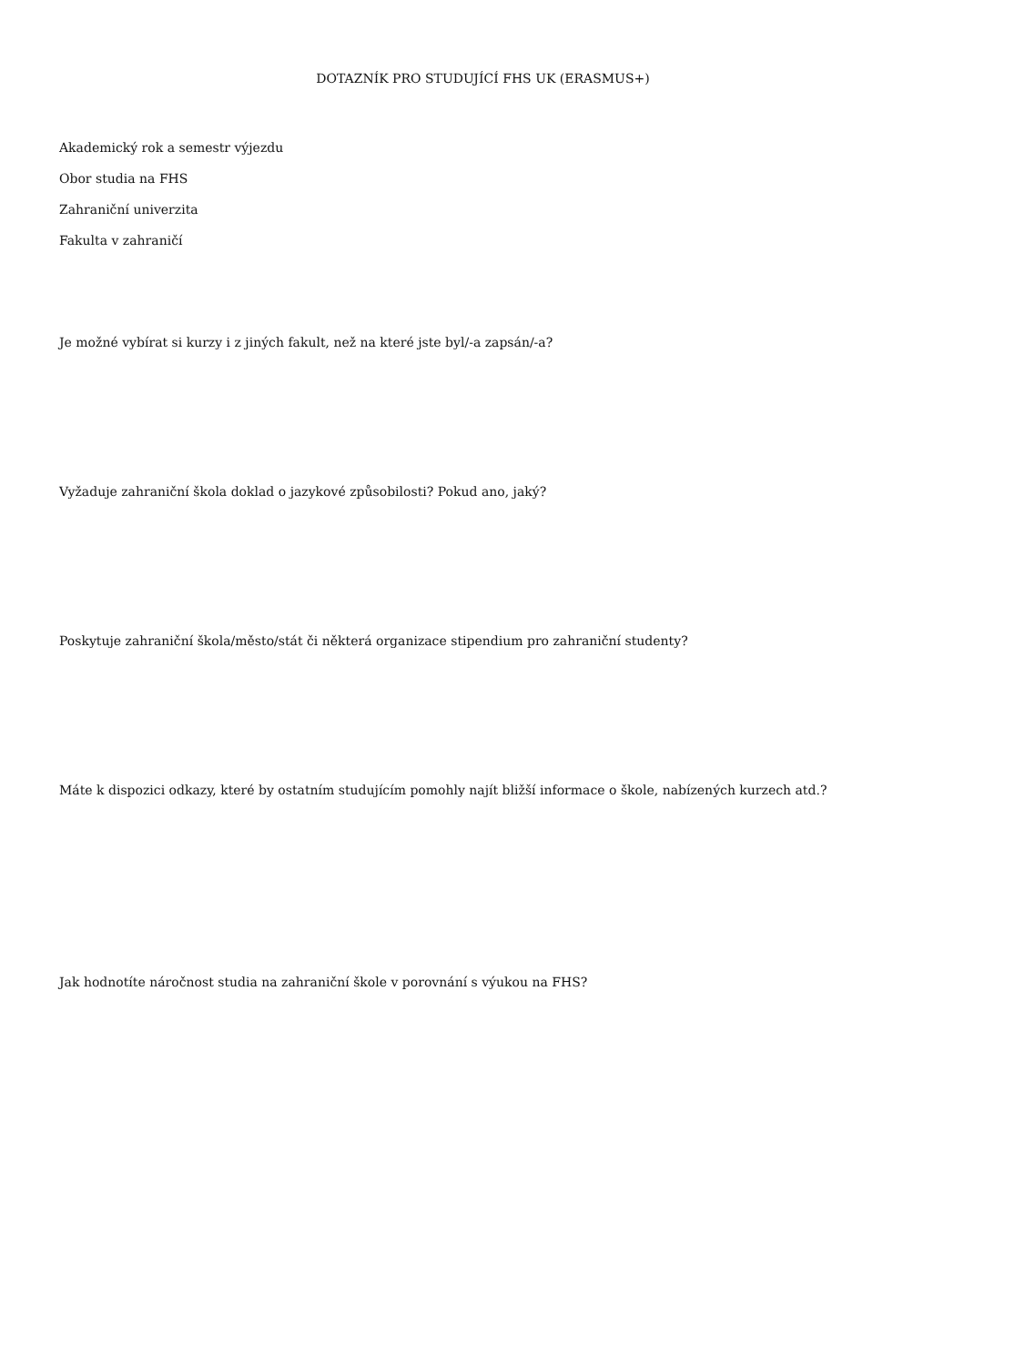DOTAZNÍK PRO STUDUJÍCÍ FHS UK (ERASMUS+)
Akademický rok a semestr výjezdu
Obor studia na FHS
Zahraniční univerzita
Fakulta v zahraničí
Je možné vybírat si kurzy i z jiných fakult, než na které jste byl/-a zapsán/-a?
Vyžaduje zahraniční škola doklad o jazykové způsobilosti? Pokud ano, jaký?
Poskytuje zahraniční škola/město/stát či některá organizace stipendium pro zahraniční studenty?
Máte k dispozici odkazy, které by ostatním studujícím pomohly najít bližší informace o škole, nabízených kurzech atd.?
Jak hodnotíte náročnost studia na zahraniční škole v porovnání s výukou na FHS?